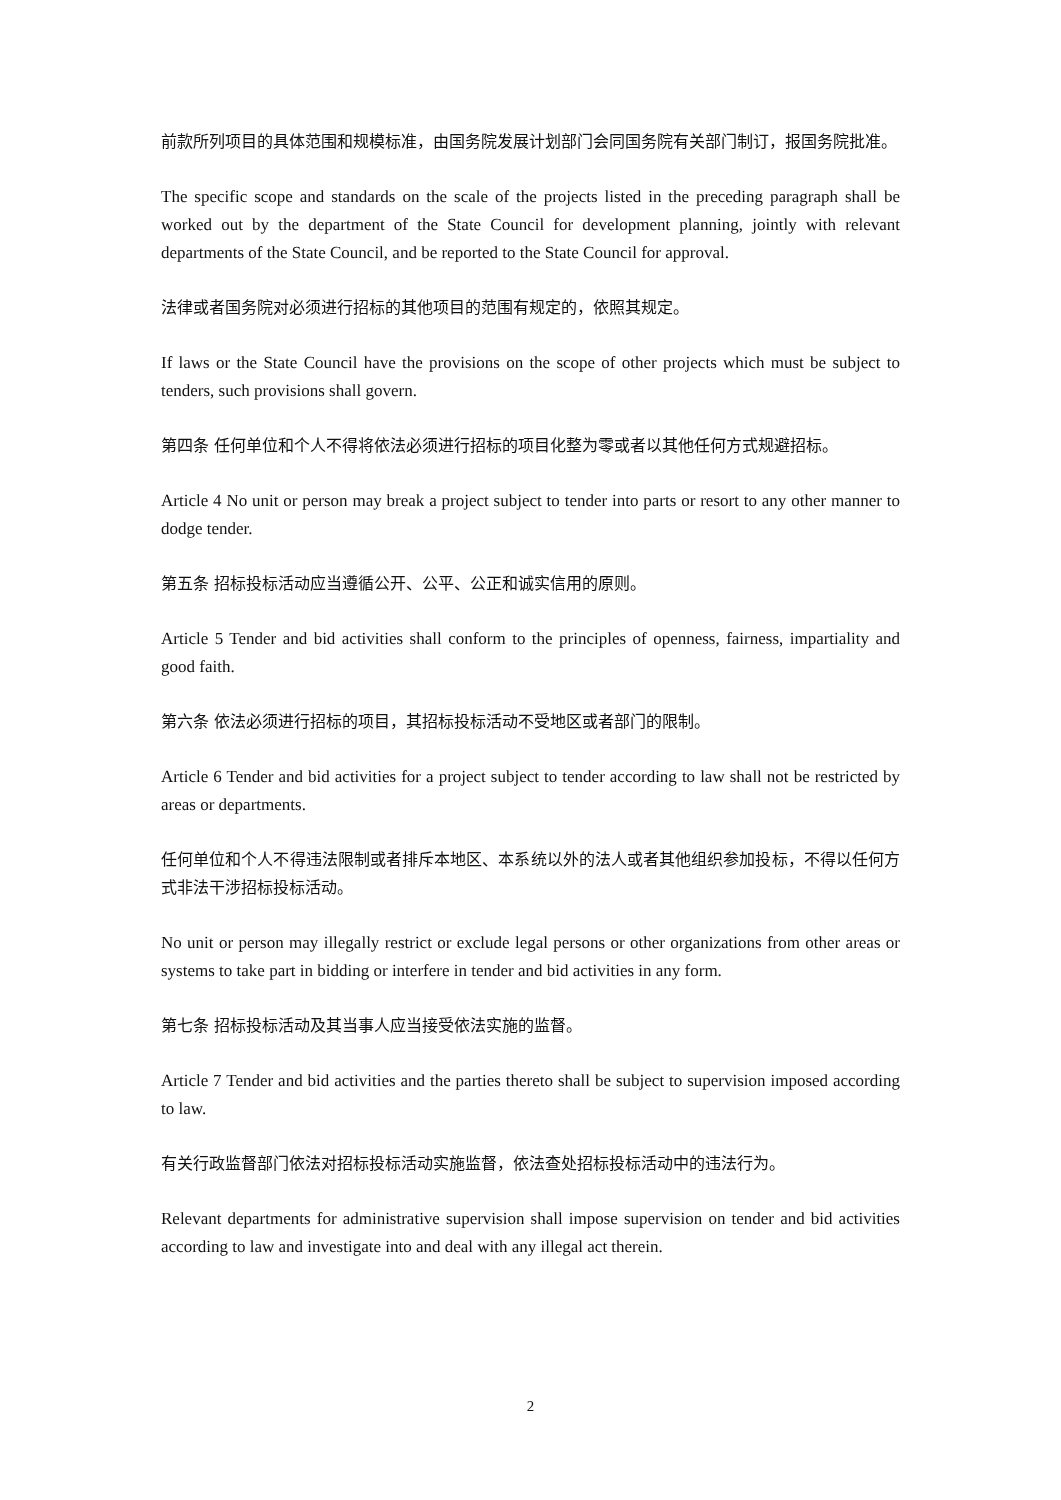前款所列项目的具体范围和规模标准，由国务院发展计划部门会同国务院有关部门制订，报国务院批准。
The specific scope and standards on the scale of the projects listed in the preceding paragraph shall be worked out by the department of the State Council for development planning, jointly with relevant departments of the State Council, and be reported to the State Council for approval.
法律或者国务院对必须进行招标的其他项目的范围有规定的，依照其规定。
If laws or the State Council have the provisions on the scope of other projects which must be subject to tenders, such provisions shall govern.
第四条 任何单位和个人不得将依法必须进行招标的项目化整为零或者以其他任何方式规避招标。
Article 4 No unit or person may break a project subject to tender into parts or resort to any other manner to dodge tender.
第五条 招标投标活动应当遵循公开、公平、公正和诚实信用的原则。
Article 5 Tender and bid activities shall conform to the principles of openness, fairness, impartiality and good faith.
第六条 依法必须进行招标的项目，其招标投标活动不受地区或者部门的限制。
Article 6 Tender and bid activities for a project subject to tender according to law shall not be restricted by areas or departments.
任何单位和个人不得违法限制或者排斥本地区、本系统以外的法人或者其他组织参加投标，不得以任何方式非法干涉招标投标活动。
No unit or person may illegally restrict or exclude legal persons or other organizations from other areas or systems to take part in bidding or interfere in tender and bid activities in any form.
第七条 招标投标活动及其当事人应当接受依法实施的监督。
Article 7 Tender and bid activities and the parties thereto shall be subject to supervision imposed according to law.
有关行政监督部门依法对招标投标活动实施监督，依法查处招标投标活动中的违法行为。
Relevant departments for administrative supervision shall impose supervision on tender and bid activities according to law and investigate into and deal with any illegal act therein.
2